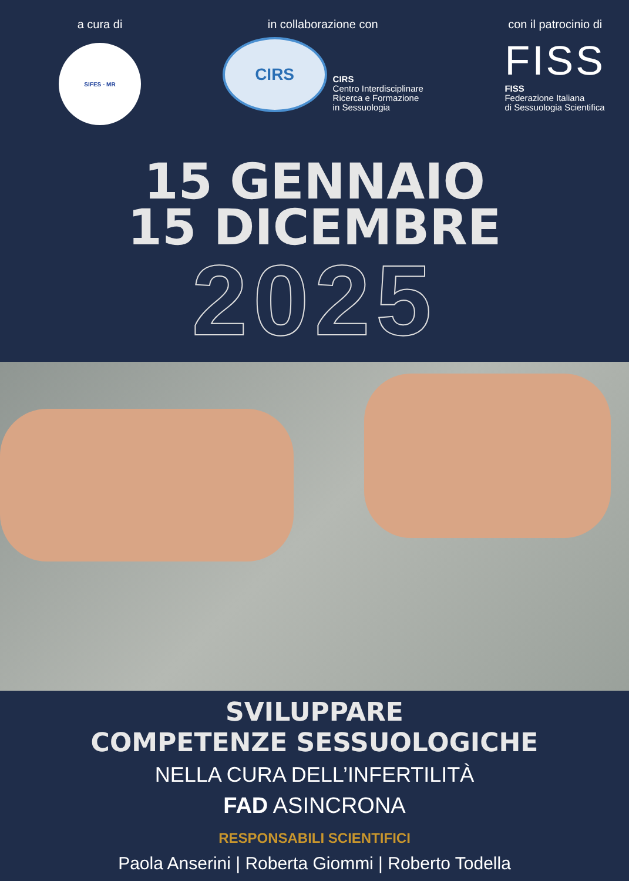a cura di
SIFES - MR
in collaborazione con
CIRS
CIRS
Centro Interdisciplinare
Ricerca e Formazione
in Sessuologia
con il patrocinio di
FISS
FISS
Federazione Italiana
di Sessuologia Scientifica
15 GENNAIO
15 DICEMBRE
2025
SVILUPPARE
COMPETENZE SESSUOLOGICHE
NELLA CURA DELL’INFERTILITÀ
FAD ASINCRONA
RESPONSABILI SCIENTIFICI
Paola Anserini | Roberta Giommi | Roberto Todella